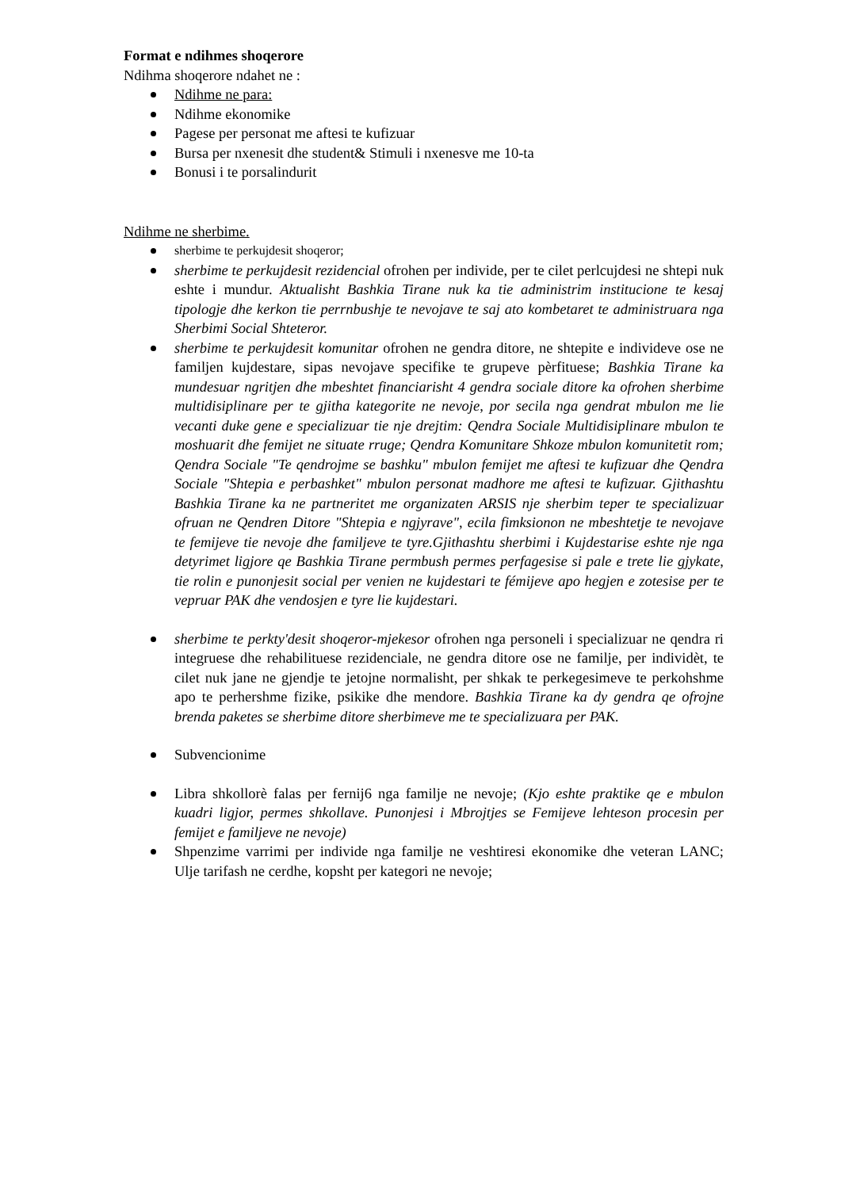Format e ndihmes shoqerore
Ndihma shoqerore ndahet ne :
Ndihme ne para:
Ndihme ekonomike
Pagese per personat me aftesi te kufizuar
Bursa per nxenesit dhe student& Stimuli i nxenesve me 10-ta
Bonusi i te porsalindurit
Ndihme ne sherbime.
sherbime te perkujdesit shoqeror;
sherbime te perkujdesit rezidencial ofrohen per individe, per te cilet perlcujdesi ne shtepi nuk eshte i mundur. Aktualisht Bashkia Tirane nuk ka tie administrim institucione te kesaj tipologje dhe kerkon tie perrnbushje te nevojave te saj ato kombetaret te administruara nga Sherbimi Social Shteteror.
sherbime te perkujdesit komunitar ofrohen ne gendra ditore, ne shtepite e individeve ose ne familjen kujdestare, sipas nevojave specifike te grupeve pèrfituese; Bashkia Tirane ka mundesuar ngritjen dhe mbeshtet financiarisht 4 gendra sociale ditore ka ofrohen sherbime multidisiplinare per te gjitha kategorite ne nevoje, por secila nga gendrat mbulon me lie vecanti duke gene e specializuar tie nje drejtim: Qendra Sociale Multidisiplinare mbulon te moshuarit dhe femijet ne situate rruge; Qendra Komunitare Shkoze mbulon komunitetit rom; Qendra Sociale "Te qendrojme se bashku" mbulon femijet me aftesi te kufizuar dhe Qendra Sociale "Shtepia e perbashket" mbulon personat madhore me aftesi te kufizuar. Gjithashtu Bashkia Tirane ka ne partneritet me organizaten ARSIS nje sherbim teper te specializuar ofruan ne Qendren Ditore "Shtepia e ngjyrave", ecila fimksionon ne mbeshtetje te nevojave te femijeve tie nevoje dhe familjeve te tyre.Gjithashtu sherbimi i Kujdestarise eshte nje nga detyrimet ligjore qe Bashkia Tirane permbush permes perfagesise si pale e trete lie gjykate, tie rolin e punonjesit social per venien ne kujdestari te fémijeve apo hegjen e zotesise per te vepruar PAK dhe vendosjen e tyre lie kujdestari.
sherbime te perkty'desit shoqeror-mjekesor ofrohen nga personeli i specializuar ne qendra ri integruese dhe rehabilituese rezidenciale, ne gendra ditore ose ne familje, per individèt, te cilet nuk jane ne gjendje te jetojne normalisht, per shkak te perkegesimeve te perkohshme apo te perhershme fizike, psikike dhe mendore. Bashkia Tirane ka dy gendra qe ofrojne brenda paketes se sherbime ditore sherbimeve me te specializuara per PAK.
Subvencionime
Libra shkollorè falas per fernij6 nga familje ne nevoje; (Kjo eshte praktike qe e mbulon kuadri ligjor, permes shkollave. Punonjesi i Mbrojtjes se Femijeve lehteson procesin per femijet e familjeve ne nevoje)
Shpenzime varrimi per individe nga familje ne veshtiresi ekonomike dhe veteran LANC; Ulje tarifash ne cerdhe, kopsht per kategori ne nevoje;